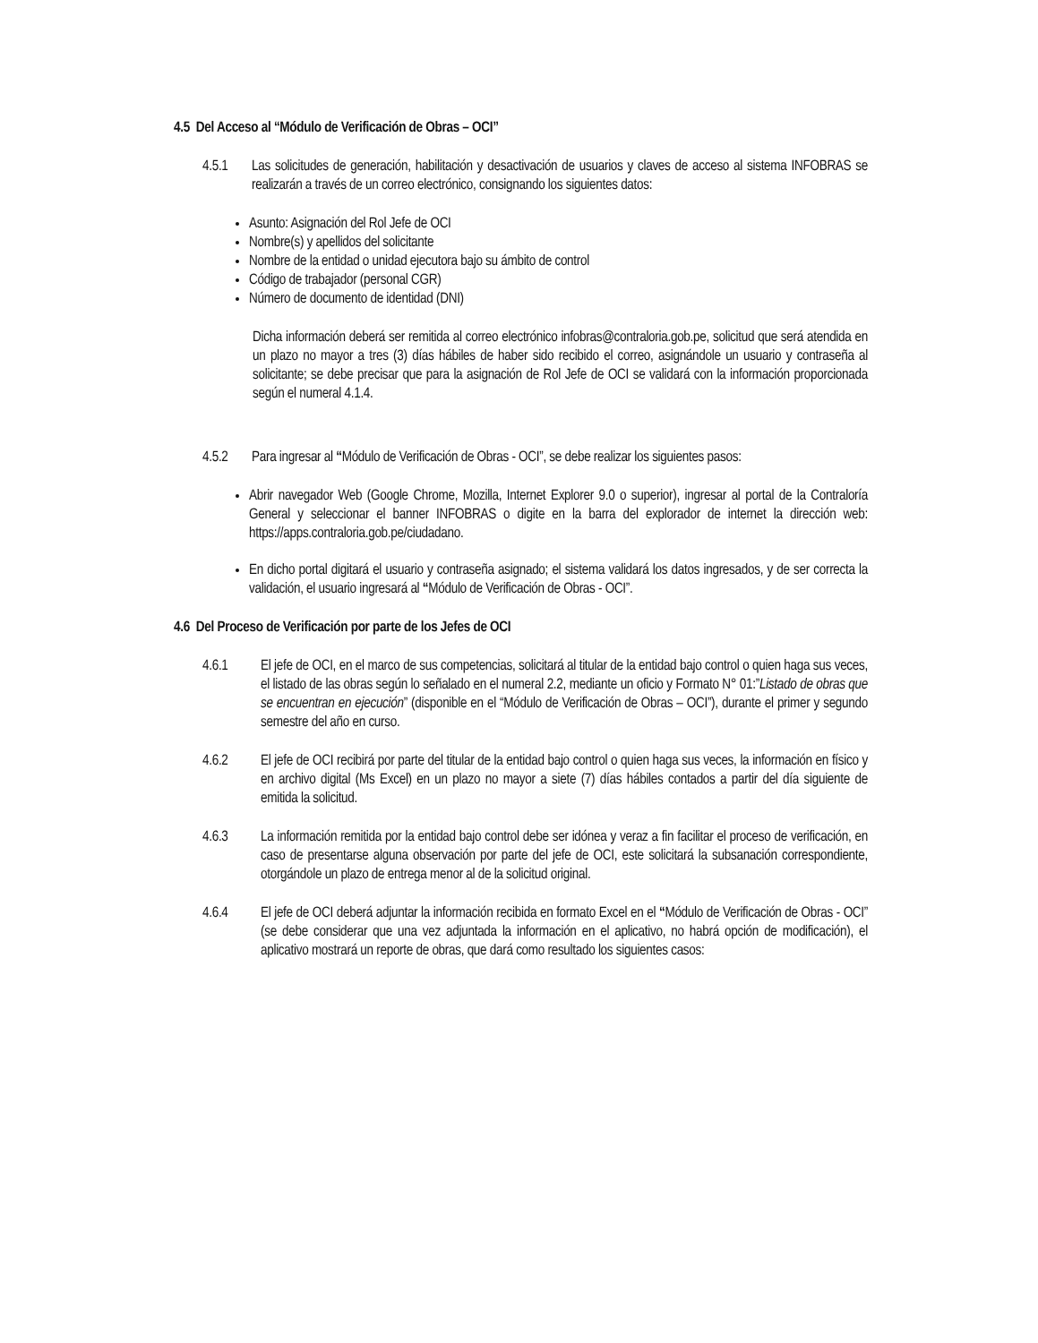4.5 Del Acceso al “Módulo de Verificación de Obras – OCI”
4.5.1 Las solicitudes de generación, habilitación y desactivación de usuarios y claves de acceso al sistema INFOBRAS se realizarán a través de un correo electrónico, consignando los siguientes datos:
Asunto: Asignación del Rol Jefe de OCI
Nombre(s) y apellidos del solicitante
Nombre de la entidad o unidad ejecutora bajo su ámbito de control
Código de trabajador (personal CGR)
Número de documento de identidad (DNI)
Dicha información deberá ser remitida al correo electrónico infobras@contraloria.gob.pe, solicitud que será atendida en un plazo no mayor a tres (3) días hábiles de haber sido recibido el correo, asignándole un usuario y contraseña al solicitante; se debe precisar que para la asignación de Rol Jefe de OCI se validará con la información proporcionada según el numeral 4.1.4.
4.5.2 Para ingresar al “Módulo de Verificación de Obras - OCI”, se debe realizar los siguientes pasos:
Abrir navegador Web (Google Chrome, Mozilla, Internet Explorer 9.0 o superior), ingresar al portal de la Contraloría General y seleccionar el banner INFOBRAS o digite en la barra del explorador de internet la dirección web: https://apps.contraloria.gob.pe/ciudadano.
En dicho portal digitará el usuario y contraseña asignado; el sistema validará los datos ingresados, y de ser correcta la validación, el usuario ingresará al “Módulo de Verificación de Obras - OCI”.
4.6 Del Proceso de Verificación por parte de los Jefes de OCI
4.6.1 El jefe de OCI, en el marco de sus competencias, solicitará al titular de la entidad bajo control o quien haga sus veces, el listado de las obras según lo señalado en el numeral 2.2, mediante un oficio y Formato N° 01:”Listado de obras que se encuentran en ejecución” (disponible en el “Módulo de Verificación de Obras – OCI”), durante el primer y segundo semestre del año en curso.
4.6.2 El jefe de OCI recibirá por parte del titular de la entidad bajo control o quien haga sus veces, la información en físico y en archivo digital (Ms Excel) en un plazo no mayor a siete (7) días hábiles contados a partir del día siguiente de emitida la solicitud.
4.6.3 La información remitida por la entidad bajo control debe ser idónea y veraz a fin facilitar el proceso de verificación, en caso de presentarse alguna observación por parte del jefe de OCI, este solicitará la subsanación correspondiente, otorgándole un plazo de entrega menor al de la solicitud original.
4.6.4 El jefe de OCI deberá adjuntar la información recibida en formato Excel en el “Módulo de Verificación de Obras - OCI” (se debe considerar que una vez adjuntada la información en el aplicativo, no habrá opción de modificación), el aplicativo mostrará un reporte de obras, que dará como resultado los siguientes casos: